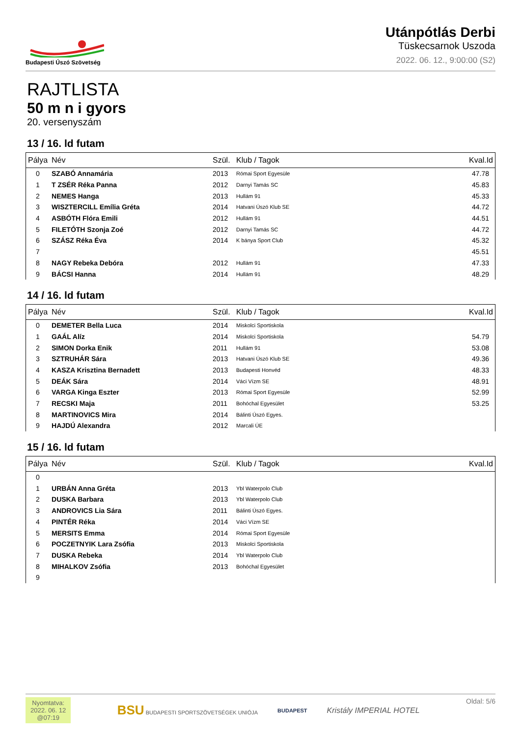Budapesti Úszó Szövetség
Utánpótlás Derbi
Tüskecsarnok Uszoda
2022. 06. 12., 9:00:00 (S2)
RAJTLISTA
50 m n i gyors
20. versenyszám
13 / 16. ld futam
| Pálya | Név | Szül. | Klub / Tagok | Kval.Id |
| --- | --- | --- | --- | --- |
| 0 | SZABÓ Annamária | 2013 | Római Sport Egyesüle | 47.78 |
| 1 | T ZSÉR Réka Panna | 2012 | Darnyi Tamás SC | 45.83 |
| 2 | NEMES Hanga | 2013 | Hullám 91 | 45.33 |
| 3 | WISZTERCILL Emília Gréta | 2014 | Hatvani Úszó Klub SE | 44.72 |
| 4 | ASBÓTH Flóra Emili | 2012 | Hullám 91 | 44.51 |
| 5 | FILETÓTH Szonja Zoé | 2012 | Darnyi Tamás SC | 44.72 |
| 6 | SZÁSZ Réka Éva | 2014 | K bánya Sport Club | 45.32 |
| 7 | | | | 45.51 |
| 8 | NAGY Rebeka Debóra | 2012 | Hullám 91 | 47.33 |
| 9 | BÁCSI Hanna | 2014 | Hullám 91 | 48.29 |
14 / 16. ld futam
| Pálya | Név | Szül. | Klub / Tagok | Kval.Id |
| --- | --- | --- | --- | --- |
| 0 | DEMETER Bella Luca | 2014 | Miskolci Sportiskola | |
| 1 | GAÁL Alíz | 2014 | Miskolci Sportiskola | 54.79 |
| 2 | SIMON Dorka Enik | 2011 | Hullám 91 | 53.08 |
| 3 | SZTRUHÁR Sára | 2013 | Hatvani Úszó Klub SE | 49.36 |
| 4 | KASZA Krisztina Bernadett | 2013 | Budapesti Honvéd | 48.33 |
| 5 | DEÁK Sára | 2014 | Váci Vízm SE | 48.91 |
| 6 | VARGA Kinga Eszter | 2013 | Római Sport Egyesüle | 52.99 |
| 7 | RECSKI Maja | 2011 | Bohóchal Egyesület | 53.25 |
| 8 | MARTINOVICS Mira | 2014 | Bálinti Úszó Egyes. | |
| 9 | HAJDÚ Alexandra | 2012 | Marcali ÚE | |
15 / 16. ld futam
| Pálya | Név | Szül. | Klub / Tagok | Kval.Id |
| --- | --- | --- | --- | --- |
| 0 | | | | |
| 1 | URBÁN Anna Gréta | 2013 | Ybl Waterpolo Club | |
| 2 | DUSKA Barbara | 2013 | Ybl Waterpolo Club | |
| 3 | ANDROVICS Lia Sára | 2011 | Bálinti Úszó Egyes. | |
| 4 | PINTÉR Réka | 2014 | Váci Vízm SE | |
| 5 | MERSITS Emma | 2014 | Római Sport Egyesüle | |
| 6 | POCZETNYIK Lara Zsófia | 2013 | Miskolci Sportiskola | |
| 7 | DUSKA Rebeka | 2014 | Ybl Waterpolo Club | |
| 8 | MIHALKOV Zsófia | 2013 | Bohóchal Egyesület | |
| 9 | | | | |
Nyomtatva:
2022. 06. 12
@07:19
BSU BUDAPESTI SPORTSZÖVETSÉGEK UNIÓJA
BUDAPEST
Kristály IMPERIAL HOTEL
Oldal: 5/6